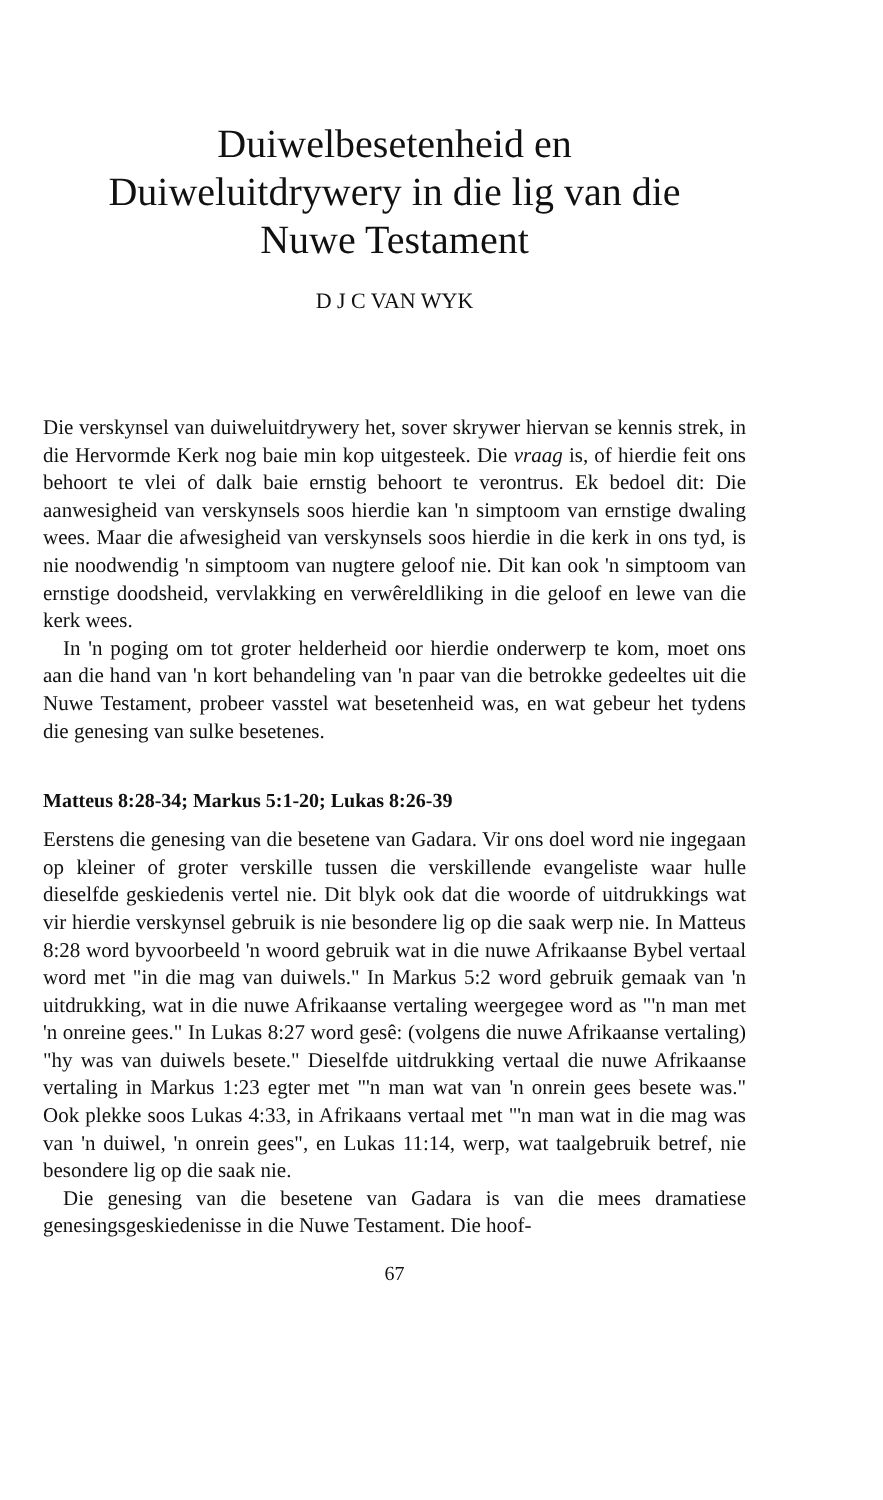Duiwelbesetenheid en
Duiweluitdrywery in die lig van die
Nuwe Testament
D J C VAN WYK
Die verskynsel van duiweluitdrywery het, sover skrywer hiervan se kennis strek, in die Hervormde Kerk nog baie min kop uitgesteek. Die vraag is, of hierdie feit ons behoort te vlei of dalk baie ernstig behoort te verontrus. Ek bedoel dit: Die aanwesigheid van verskynsels soos hierdie kan 'n simptoom van ernstige dwaling wees. Maar die afwesigheid van verskynsels soos hierdie in die kerk in ons tyd, is nie noodwendig 'n simptoom van nugtere geloof nie. Dit kan ook 'n simptoom van ernstige doodsheid, vervlakking en verwêreldliking in die geloof en lewe van die kerk wees.
In 'n poging om tot groter helderheid oor hierdie onderwerp te kom, moet ons aan die hand van 'n kort behandeling van 'n paar van die betrokke gedeeltes uit die Nuwe Testament, probeer vasstel wat besetenheid was, en wat gebeur het tydens die genesing van sulke besetenes.
Matteus 8:28-34; Markus 5:1-20; Lukas 8:26-39
Eerstens die genesing van die besetene van Gadara. Vir ons doel word nie ingegaan op kleiner of groter verskille tussen die verskillende evangeliste waar hulle dieselfde geskiedenis vertel nie. Dit blyk ook dat die woorde of uitdrukkings wat vir hierdie verskynsel gebruik is nie besondere lig op die saak werp nie. In Matteus 8:28 word byvoorbeeld 'n woord gebruik wat in die nuwe Afrikaanse Bybel vertaal word met "in die mag van duiwels." In Markus 5:2 word gebruik gemaak van 'n uitdrukking, wat in die nuwe Afrikaanse vertaling weergegee word as "'n man met 'n onreine gees." In Lukas 8:27 word gesê: (volgens die nuwe Afrikaanse vertaling) "hy was van duiwels besete." Dieselfde uitdrukking vertaal die nuwe Afrikaanse vertaling in Markus 1:23 egter met "'n man wat van 'n onrein gees besete was." Ook plekke soos Lukas 4:33, in Afrikaans vertaal met "'n man wat in die mag was van 'n duiwel, 'n onrein gees", en Lukas 11:14, werp, wat taalgebruik betref, nie besondere lig op die saak nie.
Die genesing van die besetene van Gadara is van die mees dramatiese genesingsgeskiedenisse in die Nuwe Testament. Die hoof-
67